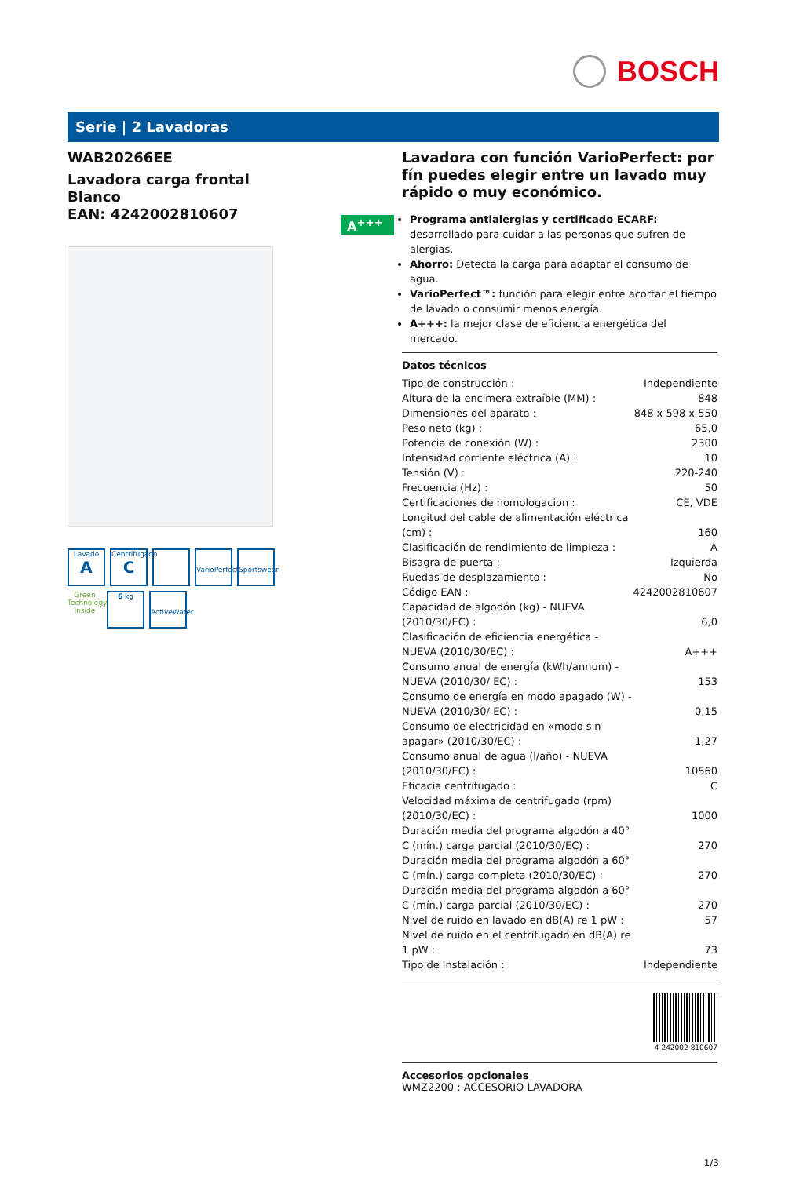BOSCH
Serie | 2 Lavadoras
WAB20266EE
Lavadora carga frontal
Blanco
EAN: 4242002810607
Lavado
A
Centrifugado
C
VarioPerfect
Sportswear
Green Technology inside
6 kg
ActiveWater
A<sup>+++</sup>
Lavadora con función VarioPerfect: por fín puedes elegir entre un lavado muy rápido o muy económico.
Programa antialergias y certificado ECARF: desarrollado para cuidar a las personas que sufren de alergias.
Ahorro: Detecta la carga para adaptar el consumo de agua.
VarioPerfect™: función para elegir entre acortar el tiempo de lavado o consumir menos energía.
A+++: la mejor clase de eficiencia energética del mercado.
Datos técnicos
| Tipo de construcción : | Independiente |
| Altura de la encimera extraíble (MM) : | 848 |
| Dimensiones del aparato : | 848 x 598 x 550 |
| Peso neto (kg) : | 65,0 |
| Potencia de conexión (W) : | 2300 |
| Intensidad corriente eléctrica (A) : | 10 |
| Tensión (V) : | 220-240 |
| Frecuencia (Hz) : | 50 |
| Certificaciones de homologacion : | CE, VDE |
| Longitud del cable de alimentación eléctrica (cm) : | 160 |
| Clasificación de rendimiento de limpieza : | A |
| Bisagra de puerta : | Izquierda |
| Ruedas de desplazamiento : | No |
| Código EAN : | 4242002810607 |
| Capacidad de algodón (kg) - NUEVA (2010/30/EC) : | 6,0 |
| Clasificación de eficiencia energética - NUEVA (2010/30/EC) : | A+++ |
| Consumo anual de energía (kWh/annum) - NUEVA (2010/30/ EC) : | 153 |
| Consumo de energía en modo apagado (W) - NUEVA (2010/30/ EC) : | 0,15 |
| Consumo de electricidad en «modo sin apagar» (2010/30/EC) : | 1,27 |
| Consumo anual de agua (l/año) - NUEVA (2010/30/EC) : | 10560 |
| Eficacia centrifugado : | C |
| Velocidad máxima de centrifugado (rpm) (2010/30/EC) : | 1000 |
| Duración media del programa algodón a 40° C (mín.) carga parcial (2010/30/EC) : | 270 |
| Duración media del programa algodón a 60° C (mín.) carga completa (2010/30/EC) : | 270 |
| Duración media del programa algodón a 60° C (mín.) carga parcial (2010/30/EC) : | 270 |
| Nivel de ruido en lavado en dB(A) re 1 pW : | 57 |
| Nivel de ruido en el centrifugado en dB(A) re 1 pW : | 73 |
| Tipo de instalación : | Independiente |
4 242002 810607
Accesorios opcionales
WMZ2200 : ACCESORIO LAVADORA
1/3